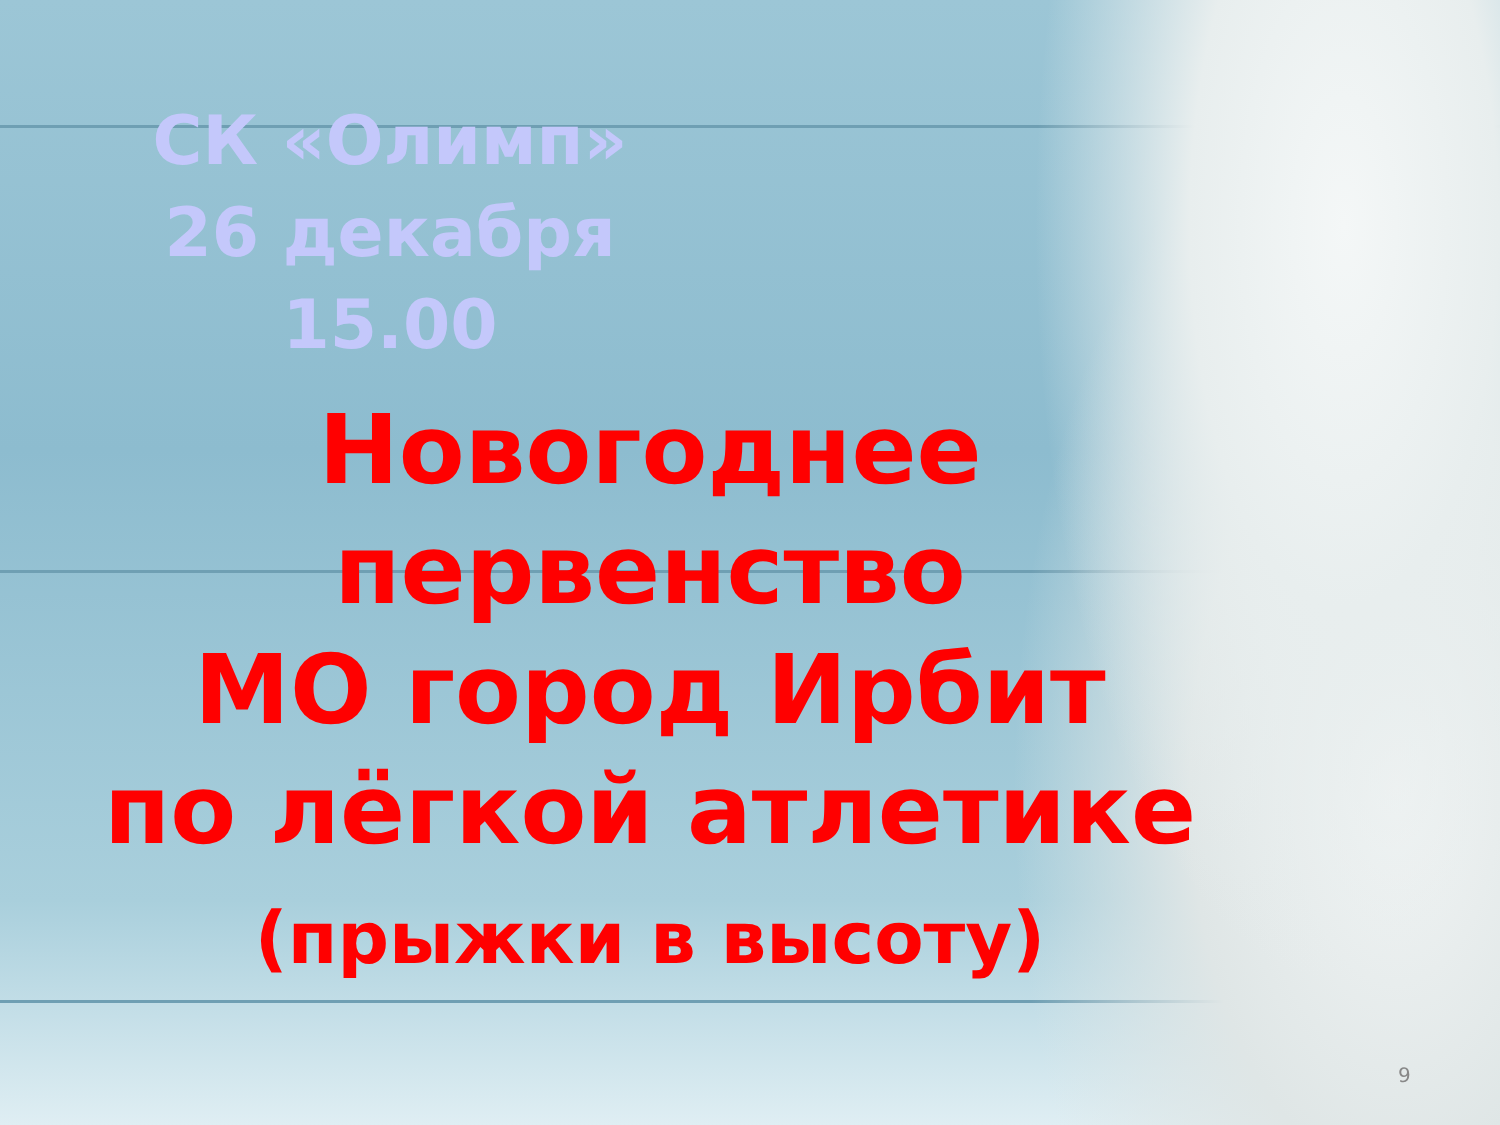СК «Олимп»
26 декабря
15.00
Новогоднее
первенство
МО город Ирбит
по лёгкой атлетике
(прыжки в высоту)
9